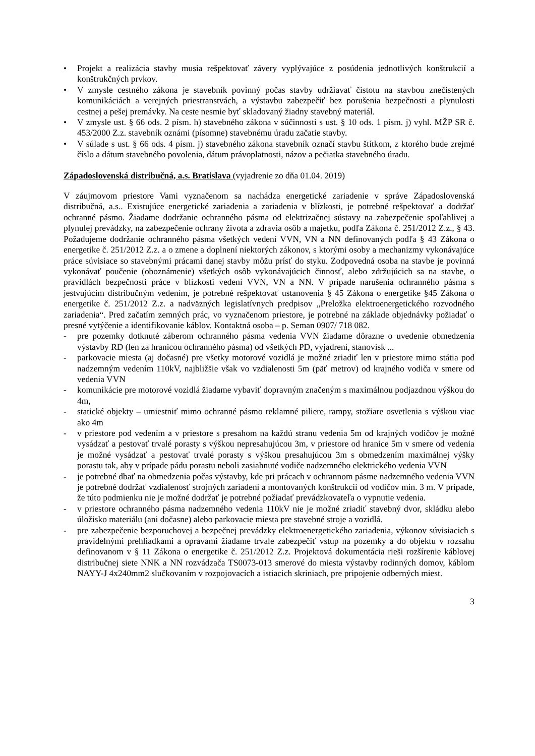• Projekt a realizácia stavby musia rešpektovať závery vyplývajúce z posúdenia jednotlivých konštrukcií a konštrukčných prvkov.
• V zmysle cestného zákona je stavebník povinný počas stavby udržiavať čistotu na stavbou znečistených komunikáciách a verejných priestranstvách, a výstavbu zabezpečiť bez porušenia bezpečnosti a plynulosti cestnej a pešej premávky. Na ceste nesmie byť skladovaný žiadny stavebný materiál.
• V zmysle ust. § 66 ods. 2 písm. h) stavebného zákona v súčinnosti s ust. § 10 ods. 1 písm. j) vyhl. MŽP SR č. 453/2000 Z.z. stavebník oznámi (písomne) stavebnému úradu začatie stavby.
• V súlade s ust. § 66 ods. 4 písm. j) stavebného zákona stavebník označí stavbu štítkom, z ktorého bude zrejmé číslo a dátum stavebného povolenia, dátum právoplatnosti, názov a pečiatka stavebného úradu.
Západoslovenská distribučná, a.s. Bratislava (vyjadrenie zo dňa 01.04. 2019)
V záujmovom priestore Vami vyznačenom sa nachádza energetické zariadenie v správe Západoslovenská distribučná, a.s.. Existujúce energetické zariadenia a zariadenia v blízkosti, je potrebné rešpektovať a dodržať ochranné pásmo. Žiadame dodržanie ochranného pásma od elektrizačnej sústavy na zabezpečenie spoľahlivej a plynulej prevádzky, na zabezpečenie ochrany života a zdravia osôb a majetku, podľa Zákona č. 251/2012 Z.z., § 43. Požadujeme dodržanie ochranného pásma všetkých vedení VVN, VN a NN definovaných podľa § 43 Zákona o energetike č. 251/2012 Z.z. a o zmene a doplnení niektorých zákonov, s ktorými osoby a mechanizmy vykonávajúce práce súvisiace so stavebnými prácami danej stavby môžu prísť do styku. Zodpovedná osoba na stavbe je povinná vykonávať poučenie (oboznámenie) všetkých osôb vykonávajúcich činnosť, alebo zdržujúcich sa na stavbe, o pravidlách bezpečnosti práce v blízkosti vedení VVN, VN a NN. V prípade narušenia ochranného pásma s jestvujúcim distribučným vedením, je potrebné rešpektovať ustanovenia § 45 Zákona o energetike §45 Zákona o energetike č. 251/2012 Z.z. a nadväzných legislatívnych predpisov „Preložka elektroenergetického rozvodného zariadenia“. Pred začatím zemných prác, vo vyznačenom priestore, je potrebné na základe objednávky požiadať o presné vytýčenie a identifikovanie káblov. Kontaktná osoba – p. Seman 0907/ 718 082.
- pre pozemky dotknuté záberom ochranného pásma vedenia VVN žiadame dôrazne o uvedenie obmedzenia výstavby RD (len za hranicou ochranného pásma) od všetkých PD, vyjadrení, stanovísk ...
- parkovacie miesta (aj dočasné) pre všetky motorové vozidlá je možné zriadiť len v priestore mimo státia pod nadzemným vedením 110kV, najbližšie však vo vzdialenosti 5m (päť metrov) od krajného vodiča v smere od vedenia VVN
- komunikácie pre motorové vozidlá žiadame vybaviť dopravným značeným s maximálnou podjazdnou výškou do 4m,
- statické objekty – umiestniť mimo ochranné pásmo reklamné piliere, rampy, stožiare osvetlenia s výškou viac ako 4m
- v priestore pod vedením a v priestore s presahom na každú stranu vedenia 5m od krajných vodičov je možné vysádzať a pestovať trvalé porasty s výškou nepresahujúcou 3m, v priestore od hranice 5m v smere od vedenia je možné vysádzať a pestovať trvalé porasty s výškou presahujúcou 3m s obmedzením maximálnej výšky porastu tak, aby v prípade pádu porastu neboli zasiahnuté vodiče nadzemného elektrického vedenia VVN
- je potrebné dbať na obmedzenia počas výstavby, kde pri prácach v ochrannom pásme nadzemného vedenia VVN je potrebné dodržať vzdialenosť strojných zariadení a montovaných konštrukcií od vodičov min. 3 m. V prípade, že túto podmienku nie je možné dodržať je potrebné požiadať prevádzkovateľa o vypnutie vedenia.
- v priestore ochranného pásma nadzemného vedenia 110kV nie je možné zriadiť stavebný dvor, skládku alebo úložisko materiálu (ani dočasne) alebo parkovacie miesta pre stavebné stroje a vozidlá.
- pre zabezpečenie bezporuchovej a bezpečnej prevádzky elektroenergetického zariadenia, výkonov súvisiacich s pravidelnými prehliadkami a opravami žiadame trvale zabezpečiť vstup na pozemky a do objektu v rozsahu definovanom v § 11 Zákona o energetike č. 251/2012 Z.z. Projektová dokumentácia rieši rozšírenie káblovej distribučnej siete NNK a NN rozvádzača TS0073-013 smerové do miesta výstavby rodinných domov, káblom NAYY-J 4x240mm2 slučkovaním v rozpojovacích a istiacich skriniach, pre pripojenie odberných miest.
3